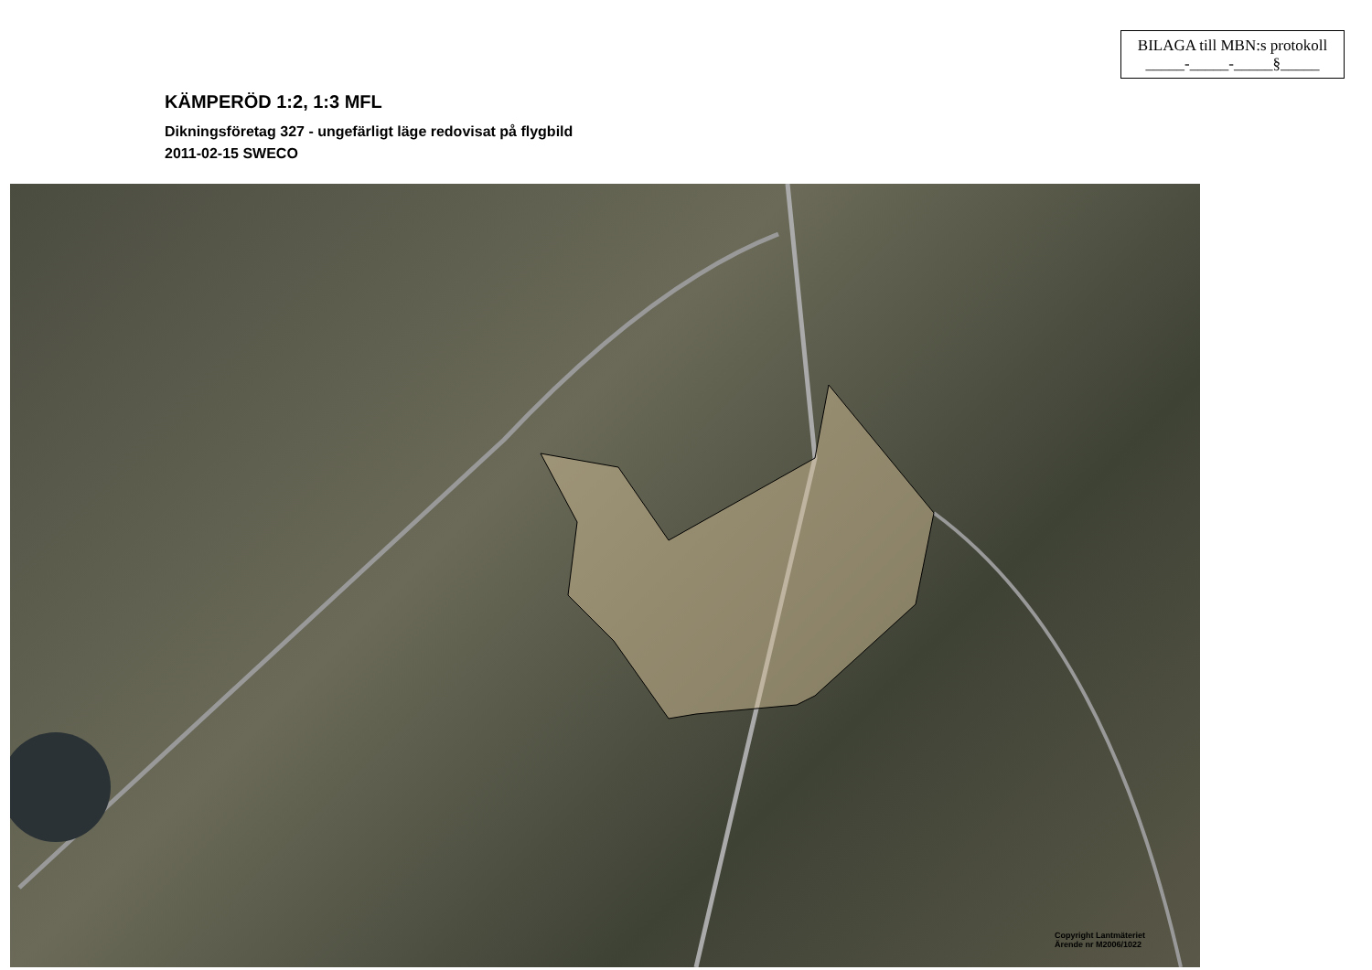BILAGA till MBN:s protokoll
_____-_____-_____§_____
KÄMPERÖD 1:2, 1:3 MFL
Dikningsföretag 327 - ungefärligt läge redovisat på flygbild
2011-02-15 SWECO
Copyright Lantmäteriet
Ärende nr M2006/1022